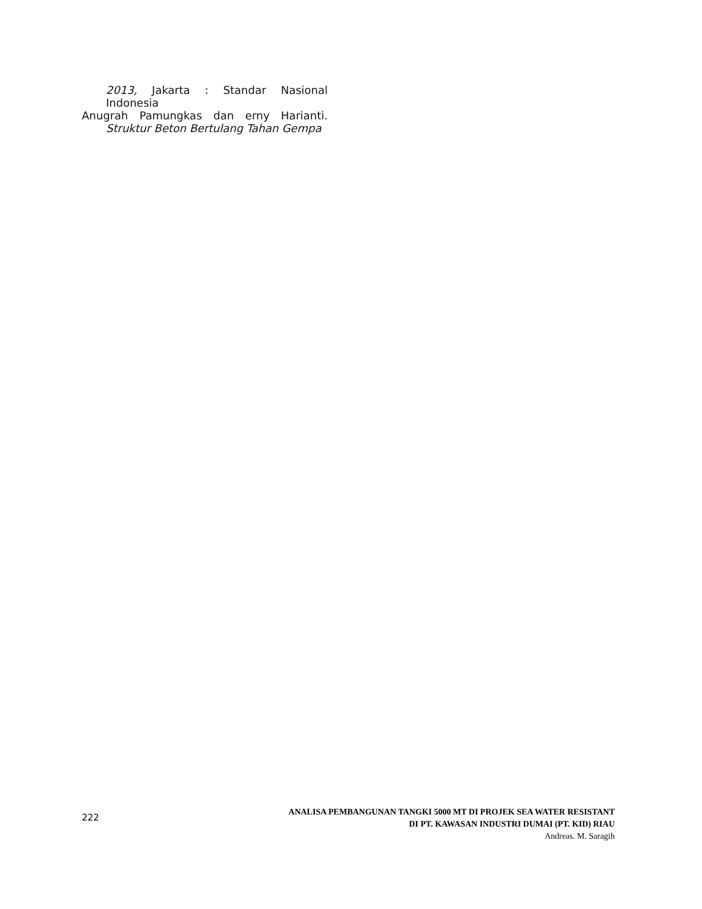2013, Jakarta : Standar Nasional Indonesia
Anugrah Pamungkas dan erny Harianti. Struktur Beton Bertulang Tahan Gempa
222
ANALISA PEMBANGUNAN TANGKI 5000 MT DI PROJEK SEA WATER RESISTANT
DI PT. KAWASAN INDUSTRI DUMAI (PT. KID) RIAU
Andreas. M. Saragih